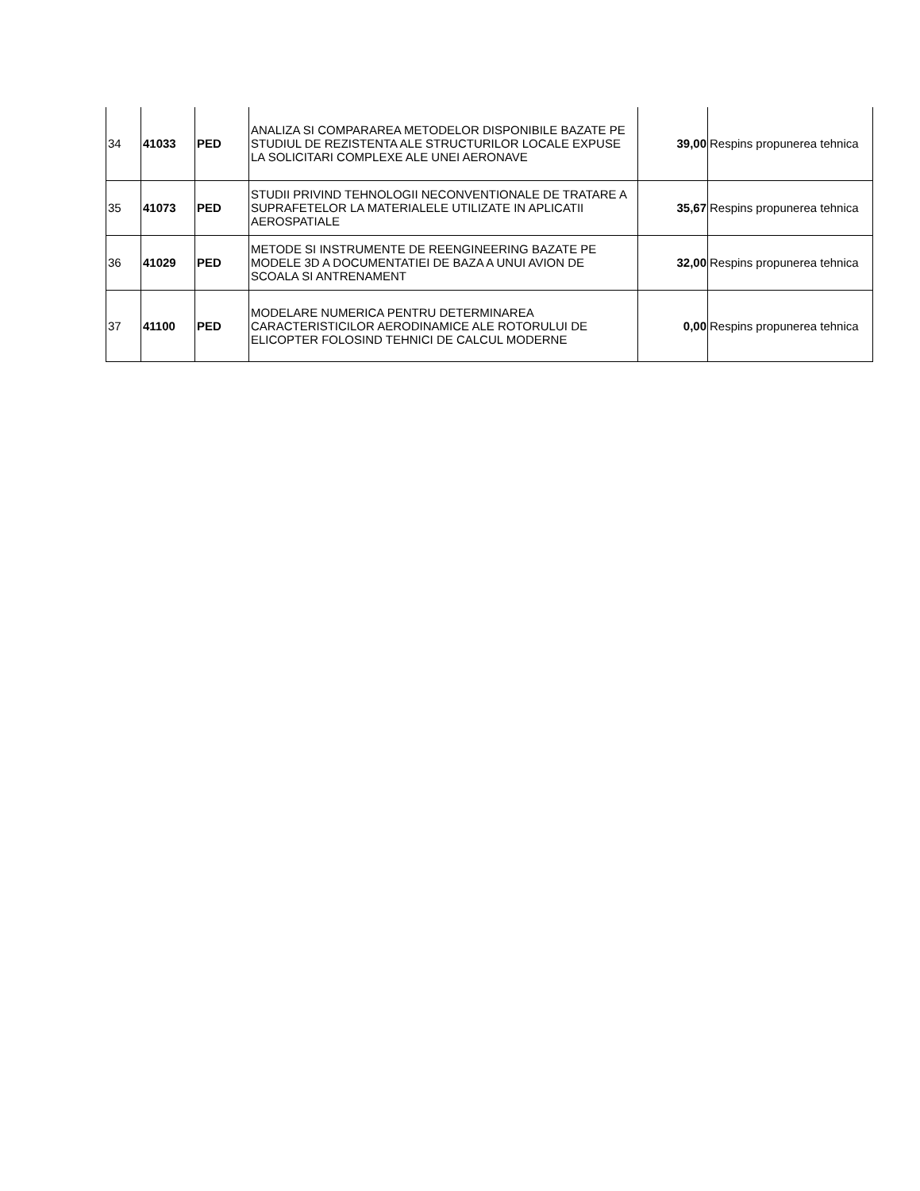| 34 | 41033 | PED | ANALIZA SI COMPARAREA METODELOR DISPONIBILE BAZATE PE STUDIUL DE REZISTENTA ALE STRUCTURILOR LOCALE EXPUSE LA SOLICITARI COMPLEXE ALE UNEI AERONAVE | 39,00 | Respins propunerea tehnica |
| 35 | 41073 | PED | STUDII PRIVIND TEHNOLOGII NECONVENTIONALE DE TRATARE A SUPRAFETELOR LA MATERIALELE UTILIZATE IN APLICATII AEROSPATIALE | 35,67 | Respins propunerea tehnica |
| 36 | 41029 | PED | METODE SI INSTRUMENTE DE REENGINEERING BAZATE PE MODELE 3D A DOCUMENTATIEI DE BAZA A UNUI AVION DE SCOALA SI ANTRENAMENT | 32,00 | Respins propunerea tehnica |
| 37 | 41100 | PED | MODELARE NUMERICA PENTRU DETERMINAREA CARACTERISTICILOR AERODINAMICE ALE ROTORULUI DE ELICOPTER FOLOSIND TEHNICI DE CALCUL MODERNE | 0,00 | Respins propunerea tehnica |